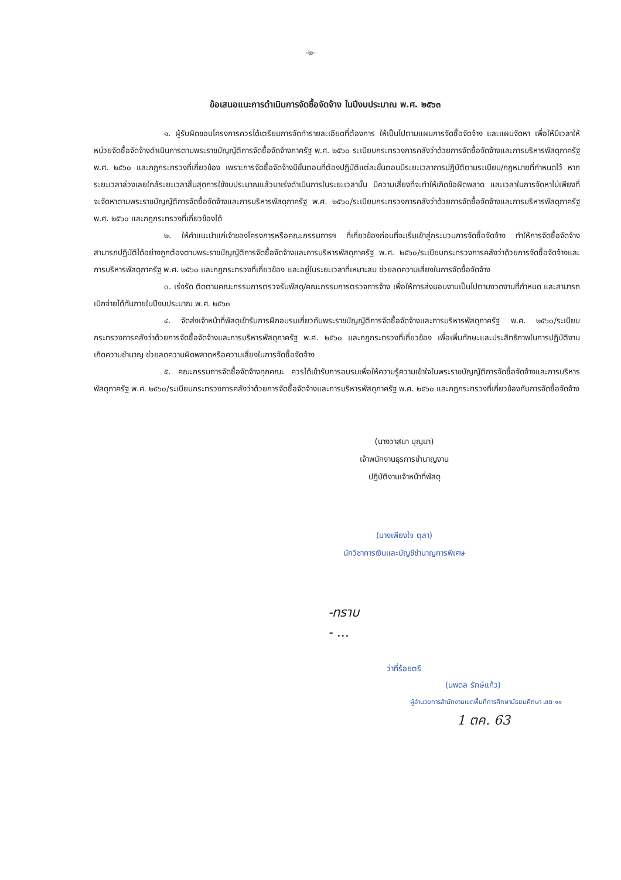-๒-
ข้อเสนอแนะการดำเนินการจัดซื้อจัดจ้าง ในปีงบประมาณ พ.ศ. ๒๕๖๓
๑. ผู้รับผิดชอบโครงการควรได้เตรียมการจัดทำรายละเอียดที่ต้องการ ให้เป็นไปตามแผนการจัดซื้อจัดจ้าง และแผนจัดหา เพื่อให้มีเวลาให้หน่วยจัดซื้อจัดจ้างดำเนินการตามพระราชบัญญัติการจัดซื้อจัดจ้างภาครัฐ พ.ศ. ๒๕๖๐ ระเบียบกระทรวงการคลังว่าด้วยการจัดซื้อจัดจ้างและการบริหารพัสดุภาครัฐ พ.ศ. ๒๕๖๐ และกฎกระทรวงที่เกี่ยวข้อง เพราะการจัดซื้อจัดจ้างมีขั้นตอนที่ต้องปฏิบัติแต่ละขั้นตอนมีระยะเวลาการปฏิบัติตามระเบียบ/กฎหมายที่กำหนดไว้ หากระยะเวลาล่วงเลยใกล้ระยะเวลาสิ้นสุดการใช้งบประมาณแล้วมาเร่งดำเนินการในระยะเวลานั้น มีความเสี่ยงที่จะทำให้เกิดข้อผิดพลาด และเวลาในการจัดหาไม่เพียงที่จะจัดหาตามพระราชบัญญัติการจัดซื้อจัดจ้างและการบริหารพัสดุภาครัฐ พ.ศ. ๒๕๖๐/ระเบียบกระทรวงการคลังว่าด้วยการจัดซื้อจัดจ้างและการบริหารพัสดุภาครัฐ พ.ศ. ๒๕๖๐ และกฎกระทรวงที่เกี่ยวข้องได้
๒. ให้คำแนะนำแก่เจ้าของโครงการหรือคณะกรรมการฯ ที่เกี่ยวข้องก่อนที่จะเริ่มเข้าสู่กระบวนการจัดซื้อจัดจ้าง ทำให้การจัดซื้อจัดจ้างสามารถปฏิบัติได้อย่างถูกต้องตามพระราชบัญญัติการจัดซื้อจัดจ้างและการบริหารพัสดุภาครัฐ พ.ศ. ๒๕๖๐/ระเบียบกระทรวงการคลังว่าด้วยการจัดซื้อจัดจ้างและการบริหารพัสดุภาครัฐ พ.ศ. ๒๕๖๐ และกฎกระทรวงที่เกี่ยวข้อง และอยู่ในระยะเวลาที่เหมาะสม ช่วยลดความเสี่ยงในการจัดซื้อจัดจ้าง
๓. เร่งรัด ติดตามคณะกรรมการตรวจรับพัสดุ/คณะกรรมการตรวจการจ้าง เพื่อให้การส่งมอบงานเป็นไปตามงวดงานที่กำหนด และสามารถเบิกจ่ายได้ทันภายในปีงบประมาณ พ.ศ. ๒๕๖๓
๔. จัดส่งเจ้าหน้าที่พัสดุเข้ารับการฝึกอบรมเกี่ยวกับพระราชบัญญัติการจัดซื้อจัดจ้างและการบริหารพัสดุภาครัฐ พ.ศ. ๒๕๖๐/ระเบียบกระทรวงการคลังว่าด้วยการจัดซื้อจัดจ้างและการบริหารพัสดุภาครัฐ พ.ศ. ๒๕๖๐ และกฎกระทรวงที่เกี่ยวข้อง เพื่อเพิ่มทักษะและประสิทธิภาพในการปฏิบัติงาน เกิดความชำนาญ ช่วยลดความผิดพลาดหรือความเสี่ยงในการจัดซื้อจัดจ้าง
๕. คณะกรรมการจัดซื้อจัดจ้างทุกคณะ ควรได้เข้ารับการอบรมเพื่อให้ความรู้ความเข้าใจในพระราชบัญญัติการจัดซื้อจัดจ้างและการบริหารพัสดุภาครัฐ พ.ศ. ๒๕๖๐/ระเบียบกระทรวงการคลังว่าด้วยการจัดซื้อจัดจ้างและการบริหารพัสดุภาครัฐ พ.ศ. ๒๕๖๐ และกฎกระทรวงที่เกี่ยวข้องกับการจัดซื้อจัดจ้าง
(นางวาสนา บุญมา)
เจ้าพนักงานธุรการชำนาญงาน
ปฏิบัติงานเจ้าหน้าที่พัสดุ
(นางเพียงใจ ตุลา)
นักวิชาการเงินและบัญชีชำนาญการพิเศษ
-ทราบ
- ...
ว่าที่ร้อยตรี
(นพดล รักษ์แก้ว)
ผู้อำนวยการสำนักงานเขตพื้นที่การศึกษามัธยมศึกษา เขต ๑๑
1 ตค. 63